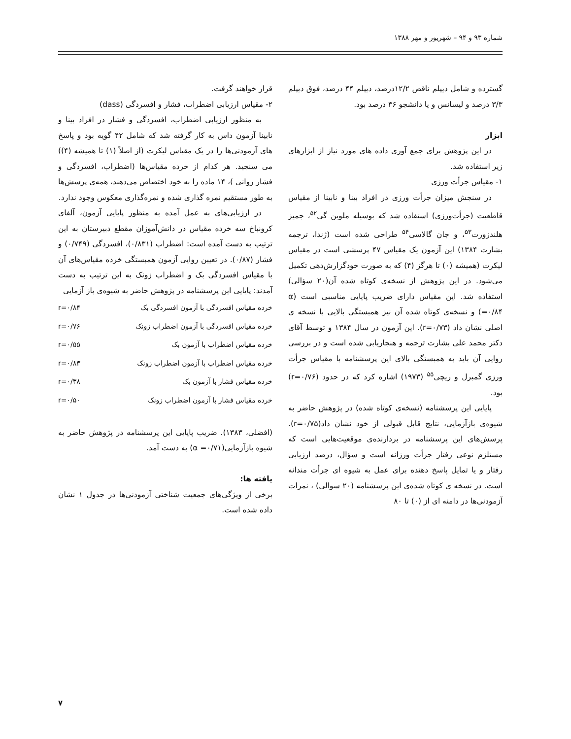شماره ۹۳ و ۹۴ – شهریور و مهر ۱۳۸۸
گسترده و شامل دیپلم ناقص ۱۲/۲درصد، دیپلم ۴۴ درصد، فوق دیپلم ۳/۳ درصد و لیسانس و یا دانشجو ۳۶ درصد بود.
ابزار
در این پژوهش برای جمع آوری داده های مورد نیاز از ابزارهای زیر استفاده شد.
۱- مقیاس جرأت ورزی
در سنجش میزان جرأت ورزی در افراد بینا و نابینا از مقیاس قاطعیت (جرأت‌ورزی) استفاده شد که بوسیله ملوین گی<sup>۵۲</sup>، جمیز هلندزورت<sup>۵۳</sup>، و جان گالاسی<sup>۵۴</sup> طراحی شده است (ژندا، ترجمه بشارت ۱۳۸۴) این آزمون یک مقیاس ۴۷ پرسشی است در مقیاس لیکرت (همیشه (۰) تا هرگز (۴) که به صورت خودگزارش‌دهی تکمیل می‌شود. در این پژوهش از نسخه‌ی کوتاه شده آن(۲۰ سؤالی) استفاده شد. این مقیاس دارای ضریب پایایی مناسبی است (α =۰/۸۴) و نسخه‌ی کوتاه شده آن نیز همبستگی بالایی با نسخه ی اصلی نشان داد (r=۰/۷۳). این آزمون در سال ۱۳۸۴ و توسط آقای دکتر محمد علی بشارت ترجمه و هنجاریابی شده است و در بررسی روایی آن باید به همبستگی بالای این پرسشنامه با مقیاس جرأت ورزی گمبرل و ریچی<sup>۵۵</sup> (۱۹۷۳) اشاره کرد که در حدود (r=۰/۷۶) بود.
پایایی این پرسشنامه (نسخه‌ی کوتاه شده) در پژوهش حاضر به شیوه‌ی بازآزمایی، نتایج قابل قبولی از خود نشان داد(r=۰/۷۵). پرسش‌های این پرسشنامه در بردارنده‌ی موقعیت‌هایی است که مستلزم نوعی رفتار جرأت ورزانه است و سؤال، درصد ارزیابی رفتار و یا تمایل پاسخ دهنده برای عمل به شیوه ای جرأت مندانه است. در نسخه ی کوتاه شده‌ی این پرسشنامه (۲۰ سوالی) ، نمرات آزمودنی‌ها در دامنه ای از (۰) تا ۸۰
قرار خواهند گرفت.
۲- مقیاس ارزیابی اضطراب، فشار و افسردگی (dass)
به منظور ارزیابی اضطراب، افسردگی و فشار در افراد بینا و نابینا آزمون داس به کار گرفته شد که شامل ۴۲ گویه بود و پاسخ های آزمودنی‌ها را در یک مقیاس لیکرت (از اصلاً (۱) تا همیشه (۴)) می سنجید. هر کدام از خرده مقیاس‌ها (اضطراب، افسردگی و فشار روانی )، ۱۴ ماده را به خود اختصاص می‌دهند، همه‌ی پرسش‌ها به طور مستقیم نمره گذاری شده و نمره‌گذاری معکوس وجود ندارد.
در ارزیابی‌های به عمل آمده به منظور پایایی آزمون، آلفای کرونباخ سه خرده مقیاس در دانش‌آموزان مقطع دبیرستان به این ترتیب به دست آمده است: اضطراب (۰/۸۳۱)، افسردگی (۰/۷۴۹) و فشار (۰/۸۷). در تعیین روایی آزمون همبستگی خرده مقیاس‌های آن با مقیاس افسردگی بک و اضطراب زونک به این ترتیب به دست آمدند: پایایی این پرسشنامه در پژوهش حاضر به شیوه‌ی باز آزمایی
| خرده مقیاس افسردگی با آزمون افسردگی بک | r=۰/۸۴ |
| خرده مقیاس افسردگی با آزمون اضطراب زونک | r=۰/۷۶ |
| خرده مقیاس اضطراب با آزمون بک | r=۰/۵۵ |
| خرده مقیاس اضطراب با آزمون اضطراب زونک | r=۰/۸۳ |
| خرده مقیاس فشار با آزمون بک | r=۰/۳۸ |
| خرده مقیاس فشار با آزمون اضطراب زونک | r=۰/۵۰ |
(افضلی، ۱۳۸۳). ضریب پایایی این پرسشنامه در پژوهش حاضر به شیوه بازآزمایی(α =۰/۷۱) به دست آمد.
یافته ها:
برخی از ویژگی‌های جمعیت شناختی آزمودنی‌ها در جدول ۱ نشان داده شده است.
۷